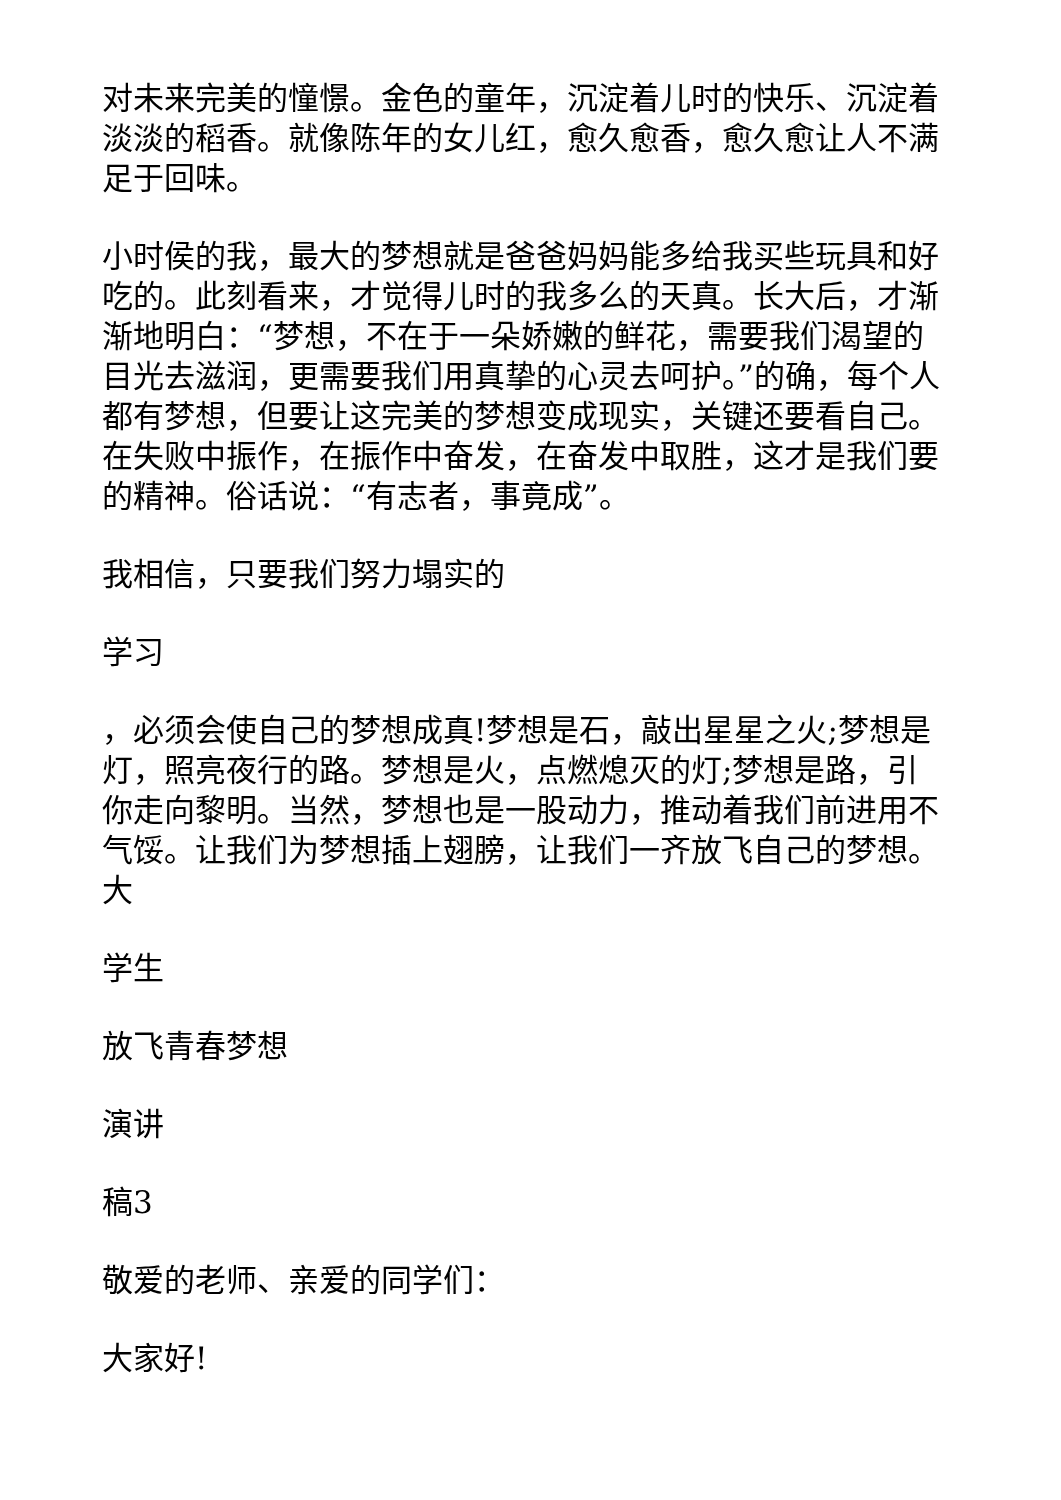对未来完美的憧憬。金色的童年，沉淀着儿时的快乐、沉淀着淡淡的稻香。就像陈年的女儿红，愈久愈香，愈久愈让人不满足于回味。
小时侯的我，最大的梦想就是爸爸妈妈能多给我买些玩具和好吃的。此刻看来，才觉得儿时的我多么的天真。长大后，才渐渐地明白：“梦想，不在于一朵娇嫩的鲜花，需要我们渴望的目光去滋润，更需要我们用真挚的心灵去呵护。”的确，每个人都有梦想，但要让这完美的梦想变成现实，关键还要看自己。在失败中振作，在振作中奋发，在奋发中取胜，这才是我们要的精神。俗话说：“有志者，事竟成”。
我相信，只要我们努力塌实的
学习
，必须会使自己的梦想成真!梦想是石，敲出星星之火;梦想是灯，照亮夜行的路。梦想是火，点燃熄灭的灯;梦想是路，引你走向黎明。当然，梦想也是一股动力，推动着我们前进用不气馁。让我们为梦想插上翅膀，让我们一齐放飞自己的梦想。
大
学生
放飞青春梦想
演讲
稿3
敬爱的老师、亲爱的同学们：
大家好!